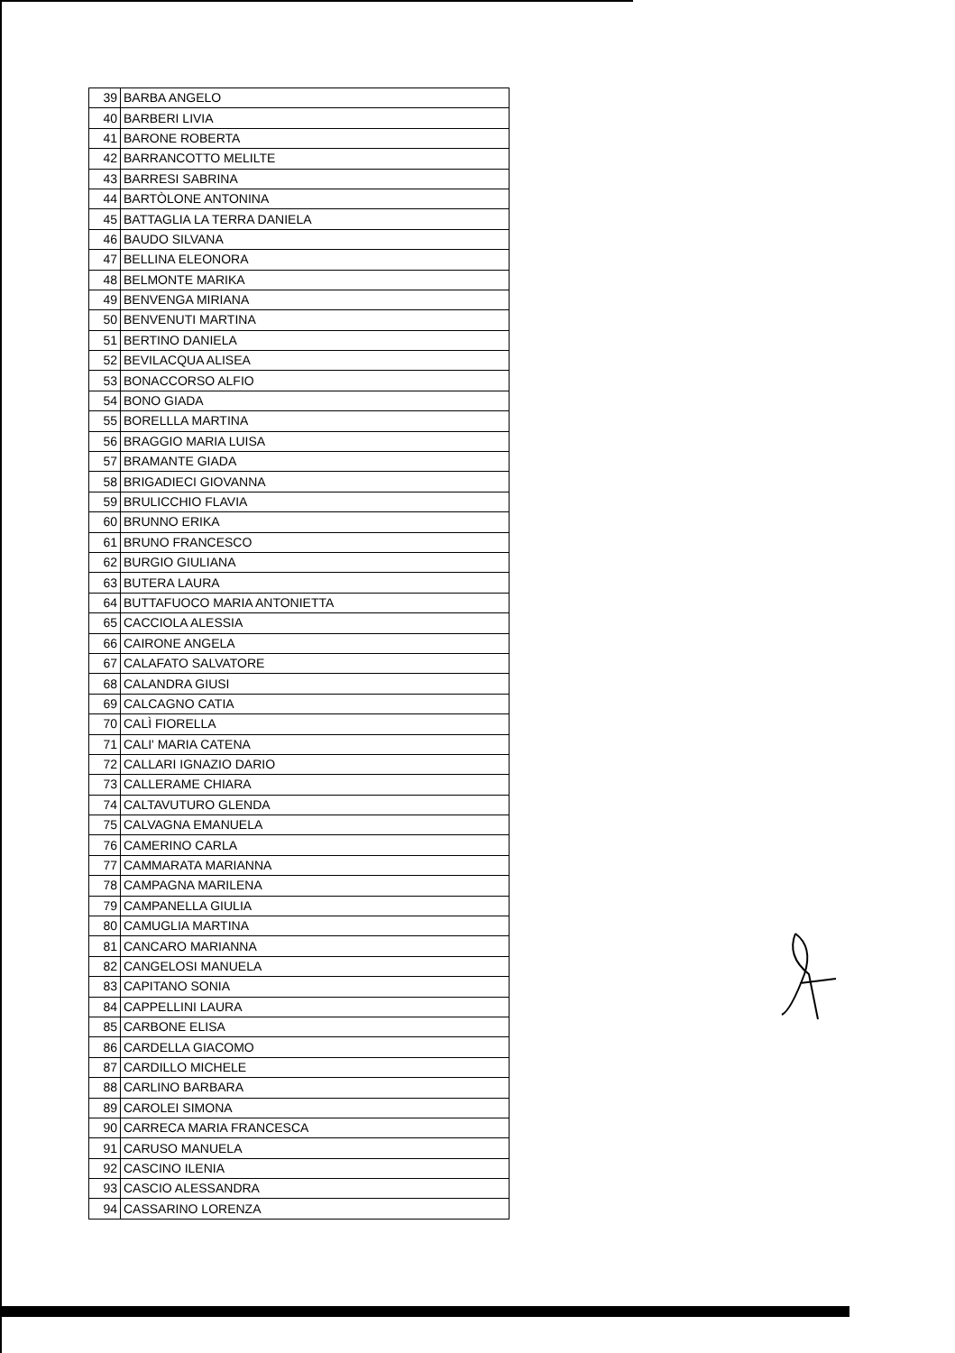| 39 | BARBA ANGELO |
| 40 | BARBERI LIVIA |
| 41 | BARONE ROBERTA |
| 42 | BARRANCOTTO MELILTE |
| 43 | BARRESI SABRINA |
| 44 | BARTÒLONE ANTONINA |
| 45 | BATTAGLIA LA TERRA DANIELA |
| 46 | BAUDO SILVANA |
| 47 | BELLINA ELEONORA |
| 48 | BELMONTE MARIKA |
| 49 | BENVENGA MIRIANA |
| 50 | BENVENUTI MARTINA |
| 51 | BERTINO DANIELA |
| 52 | BEVILACQUA ALISEA |
| 53 | BONACCORSO ALFIO |
| 54 | BONO GIADA |
| 55 | BORELLLA MARTINA |
| 56 | BRAGGIO MARIA LUISA |
| 57 | BRAMANTE GIADA |
| 58 | BRIGADIECI GIOVANNA |
| 59 | BRULICCHIO FLAVIA |
| 60 | BRUNNO ERIKA |
| 61 | BRUNO FRANCESCO |
| 62 | BURGIO GIULIANA |
| 63 | BUTERA LAURA |
| 64 | BUTTAFUOCO MARIA ANTONIETTA |
| 65 | CACCIOLA ALESSIA |
| 66 | CAIRONE ANGELA |
| 67 | CALAFATO SALVATORE |
| 68 | CALANDRA GIUSI |
| 69 | CALCAGNO CATIA |
| 70 | CALÌ FIORELLA |
| 71 | CALI' MARIA CATENA |
| 72 | CALLARI IGNAZIO DARIO |
| 73 | CALLERAME CHIARA |
| 74 | CALTAVUTURO GLENDA |
| 75 | CALVAGNA EMANUELA |
| 76 | CAMERINO CARLA |
| 77 | CAMMARATA MARIANNA |
| 78 | CAMPAGNA MARILENA |
| 79 | CAMPANELLA GIULIA |
| 80 | CAMUGLIA MARTINA |
| 81 | CANCARO MARIANNA |
| 82 | CANGELOSI MANUELA |
| 83 | CAPITANO SONIA |
| 84 | CAPPELLINI LAURA |
| 85 | CARBONE ELISA |
| 86 | CARDELLA GIACOMO |
| 87 | CARDILLO MICHELE |
| 88 | CARLINO BARBARA |
| 89 | CAROLEI SIMONA |
| 90 | CARRECA MARIA FRANCESCA |
| 91 | CARUSO MANUELA |
| 92 | CASCINO ILENIA |
| 93 | CASCIO ALESSANDRA |
| 94 | CASSARINO LORENZA |